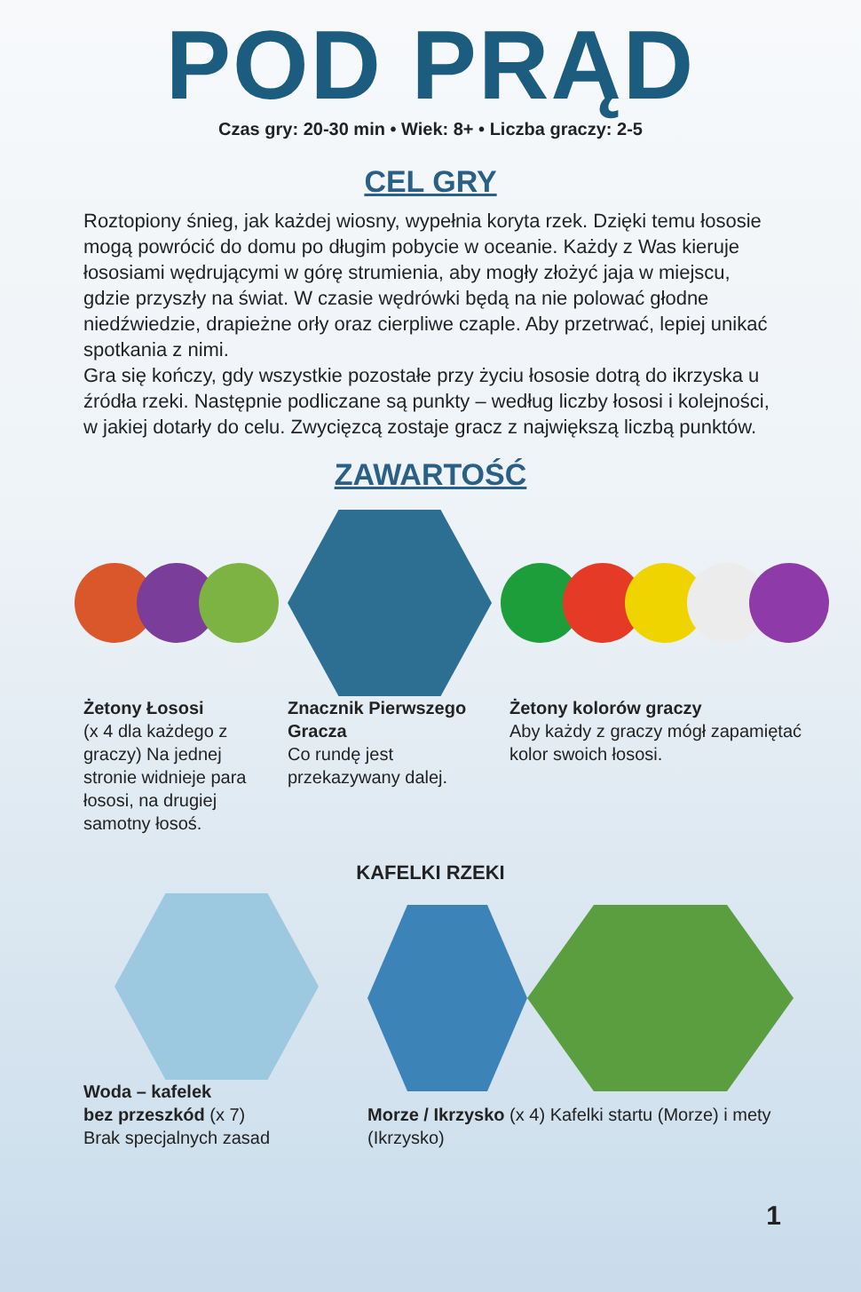POD PRĄD
Czas gry: 20-30 min • Wiek: 8+ • Liczba graczy: 2-5
CEL GRY
Roztopiony śnieg, jak każdej wiosny, wypełnia koryta rzek. Dzięki temu łososie mogą powrócić do domu po długim pobycie w oceanie. Każdy z Was kieruje łososiami wędrującymi w górę strumienia, aby mogły złożyć jaja w miejscu, gdzie przyszły na świat. W czasie wędrówki będą na nie polować głodne niedźwiedzie, drapieżne orły oraz cierpliwe czaple. Aby przetrwać, lepiej unikać spotkania z nimi.
Gra się kończy, gdy wszystkie pozostałe przy życiu łososie dotrą do ikrzyska u źródła rzeki. Następnie podliczane są punkty – według liczby łososi i kolejności, w jakiej dotarły do celu. Zwycięzcą zostaje gracz z największą liczbą punktów.
ZAWARTOŚĆ
Żetony Łososi
(x 4 dla każdego z graczy) Na jednej stronie widnieje para łososi, na drugiej samotny łosoś.
Znacznik Pierwszego Gracza
Co rundę jest przekazywany dalej.
Żetony kolorów graczy
Aby każdy z graczy mógł zapamiętać kolor swoich łososi.
KAFELKI RZEKI
Woda – kafelek
bez przeszkód (x 7)
Brak specjalnych zasad
Morze / Ikrzysko (x 4) Kafelki startu (Morze) i mety (Ikrzysko)
1